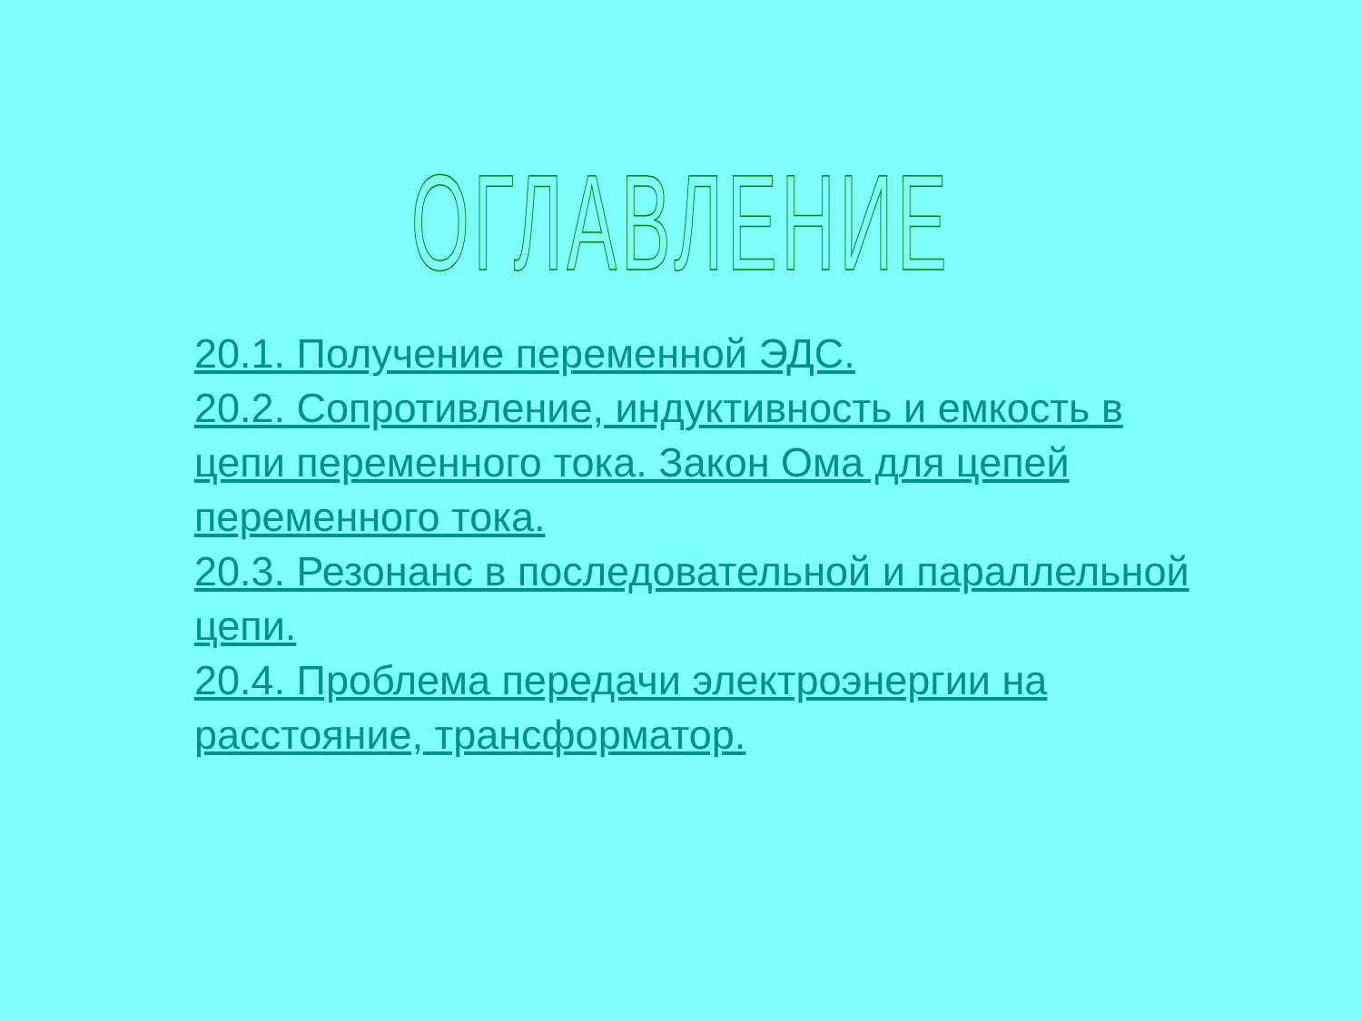ОГЛАВЛЕНИЕ
20.1. Получение переменной ЭДС.
20.2. Сопротивление, индуктивность и емкость в цепи переменного тока. Закон Ома для цепей переменного тока.
20.3. Резонанс в последовательной и параллельной цепи.
20.4. Проблема передачи электроэнергии на расстояние, трансформатор.